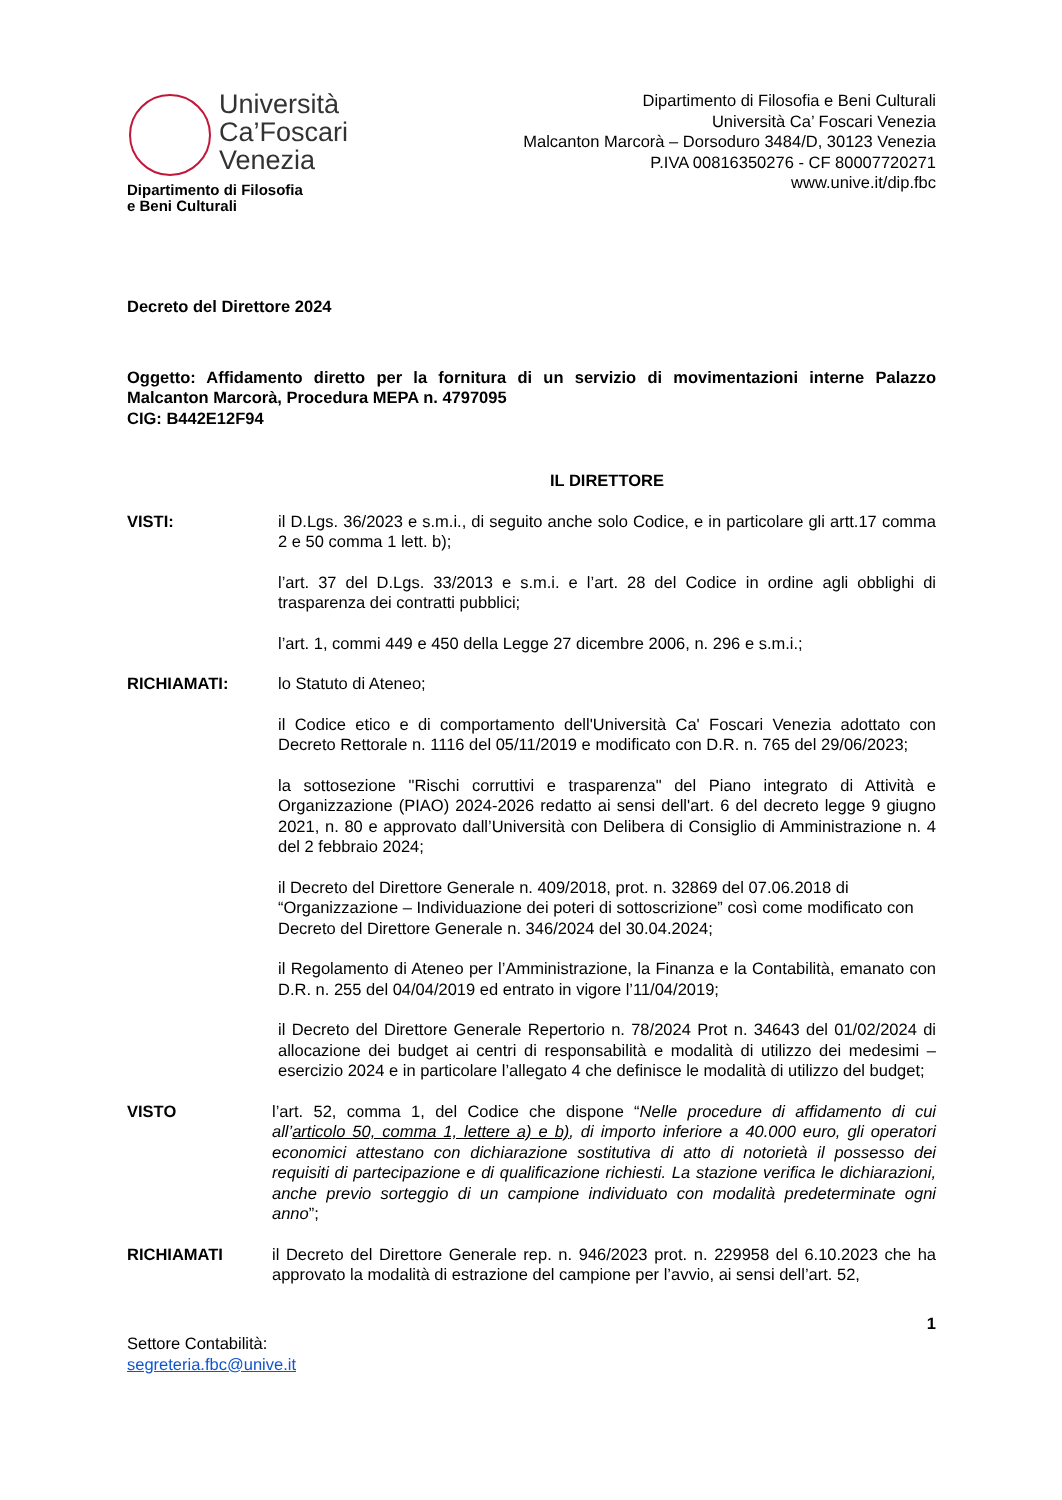Università
Ca’Foscari
Venezia
Dipartimento di Filosofia
e Beni Culturali
Dipartimento di Filosofia e Beni Culturali
Università Ca’ Foscari Venezia
Malcanton Marcorà – Dorsoduro 3484/D, 30123 Venezia
P.IVA 00816350276 - CF 80007720271
www.unive.it/dip.fbc
Decreto del Direttore 2024
Oggetto: Affidamento diretto per la fornitura di un servizio di movimentazioni interne Palazzo Malcanton Marcorà, Procedura MEPA n. 4797095
CIG: B442E12F94
IL DIRETTORE
VISTI: il D.Lgs. 36/2023 e s.m.i., di seguito anche solo Codice, e in particolare gli artt.17 comma 2 e 50 comma 1 lett. b);
l’art. 37 del D.Lgs. 33/2013 e s.m.i. e l’art. 28 del Codice in ordine agli obblighi di trasparenza dei contratti pubblici;
l’art. 1, commi 449 e 450 della Legge 27 dicembre 2006, n. 296 e s.m.i.;
RICHIAMATI: lo Statuto di Ateneo;
il Codice etico e di comportamento dell'Università Ca' Foscari Venezia adottato con Decreto Rettorale n. 1116 del 05/11/2019 e modificato con D.R. n. 765 del 29/06/2023;
la sottosezione "Rischi corruttivi e trasparenza" del Piano integrato di Attività e Organizzazione (PIAO) 2024-2026 redatto ai sensi dell'art. 6 del decreto legge 9 giugno 2021, n. 80 e approvato dall’Università con Delibera di Consiglio di Amministrazione n. 4 del 2 febbraio 2024;
il Decreto del Direttore Generale n. 409/2018, prot. n. 32869 del 07.06.2018 di “Organizzazione – Individuazione dei poteri di sottoscrizione” così come modificato con Decreto del Direttore Generale n. 346/2024 del 30.04.2024;
il Regolamento di Ateneo per l’Amministrazione, la Finanza e la Contabilità, emanato con D.R. n. 255 del 04/04/2019 ed entrato in vigore l’11/04/2019;
il Decreto del Direttore Generale Repertorio n. 78/2024 Prot n. 34643 del 01/02/2024 di allocazione dei budget ai centri di responsabilità e modalità di utilizzo dei medesimi – esercizio 2024 e in particolare l’allegato 4 che definisce le modalità di utilizzo del budget;
VISTO l’art. 52, comma 1, del Codice che dispone “Nelle procedure di affidamento di cui all’articolo 50, comma 1, lettere a) e b), di importo inferiore a 40.000 euro, gli operatori economici attestano con dichiarazione sostitutiva di atto di notorietà il possesso dei requisiti di partecipazione e di qualificazione richiesti. La stazione verifica le dichiarazioni, anche previo sorteggio di un campione individuato con modalità predeterminate ogni anno”;
RICHIAMATI il Decreto del Direttore Generale rep. n. 946/2023 prot. n. 229958 del 6.10.2023 che ha approvato la modalità di estrazione del campione per l’avvio, ai sensi dell’art. 52,
1
Settore Contabilità:
segreteria.fbc@unive.it